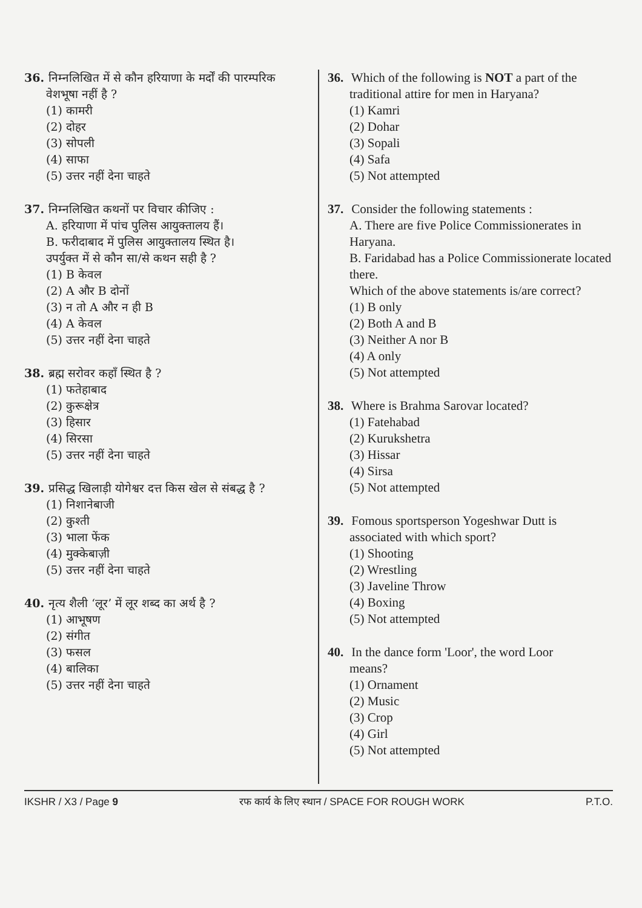36. निम्नलिखित में से कौन हरियाणा के मर्दों की पारम्परिक
वेशभूषा नहीं है ?
(1) कामरी
(2) दोहर
(3) सोपली
(4) साफा
(5) उत्तर नहीं देना चाहते
37. निम्नलिखित कथनों पर विचार कीजिए :
A. हरियाणा में पांच पुलिस आयुक्तालय हैं।
B. फरीदाबाद में पुलिस आयुक्तालय स्थित है।
उपर्युक्त में से कौन सा/से कथन सही है ?
(1) B केवल
(2) A और B दोनों
(3) न तो A और न ही B
(4) A केवल
(5) उत्तर नहीं देना चाहते
38. ब्रह्म सरोवर कहाँ स्थित है ?
(1) फतेहाबाद
(2) कुरूक्षेत्र
(3) हिसार
(4) सिरसा
(5) उत्तर नहीं देना चाहते
39. प्रसिद्ध खिलाड़ी योगेश्वर दत्त किस खेल से संबद्ध है ?
(1) निशानेबाजी
(2) कुश्ती
(3) भाला फेंक
(4) मुक्केबाज़ी
(5) उत्तर नहीं देना चाहते
40. नृत्य शैली ‘लूर’ में लूर शब्द का अर्थ है ?
(1) आभूषण
(2) संगीत
(3) फसल
(4) बालिका
(5) उत्तर नहीं देना चाहते
36. Which of the following is NOT a part of the
traditional attire for men in Haryana?
(1) Kamri
(2) Dohar
(3) Sopali
(4) Safa
(5) Not attempted
37. Consider the following statements :
A. There are five Police Commissionerates in Haryana.
B. Faridabad has a Police Commissionerate located there.
Which of the above statements is/are correct?
(1) B only
(2) Both A and B
(3) Neither A nor B
(4) A only
(5) Not attempted
38. Where is Brahma Sarovar located?
(1) Fatehabad
(2) Kurukshetra
(3) Hissar
(4) Sirsa
(5) Not attempted
39. Fomous sportsperson Yogeshwar Dutt is
associated with which sport?
(1) Shooting
(2) Wrestling
(3) Javeline Throw
(4) Boxing
(5) Not attempted
40. In the dance form 'Loor', the word Loor
means?
(1) Ornament
(2) Music
(3) Crop
(4) Girl
(5) Not attempted
IKSHR / X3 / Page 9 रफ कार्य के लिए स्थान / SPACE FOR ROUGH WORK P.T.O.